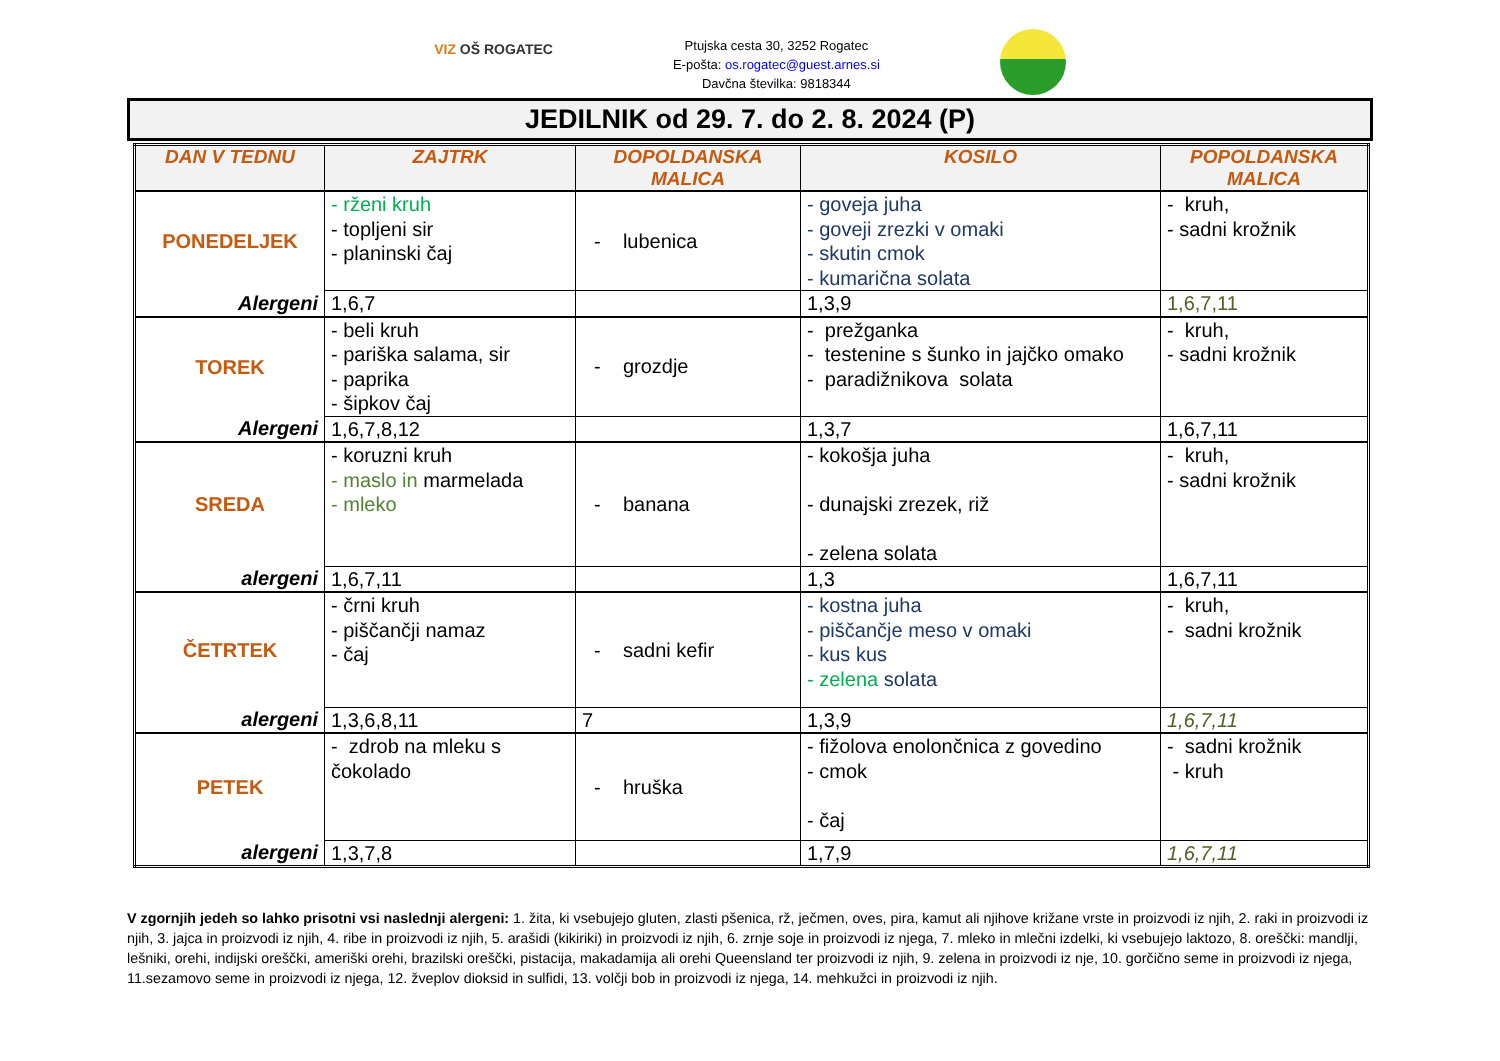VIZ OŠ ROGATEC
Ptujska cesta 30, 3252 Rogatec
E-pošta: os.rogatec@guest.arnes.si
Davčna številka: 9818344
JEDILNIK od 29. 7. do 2. 8. 2024 (P)
| DAN V TEDNU | ZAJTRK | DOPOLDANSKA MALICA | KOSILO | POPOLDANSKA MALICA |
| --- | --- | --- | --- | --- |
| PONEDELJEK | - rženi kruh - topljeni sir - planinski čaj | - lubenica | - goveja juha - goveji zrezki v omaki - skutin cmok - kumarična solata | - kruh, - sadni krožnik |
| Alergeni | 1,6,7 | | 1,3,9 | 1,6,7,11 |
| TOREK | - beli kruh - pariška salama, sir - paprika - šipkov čaj | - grozdje | - prežganka - testenine s šunko in jajčko omako - paradižnikova solata | - kruh, - sadni krožnik |
| Alergeni | 1,6,7,8,12 | | 1,3,7 | 1,6,7,11 |
| SREDA | - koruzni kruh - maslo in marmelada - mleko | - banana | - kokošja juha - dunajski zrezek, riž - zelena solata | - kruh, - sadni krožnik |
| alergeni | 1,6,7,11 | | 1,3 | 1,6,7,11 |
| ČETRTEK | - črni kruh - piščančji namaz - čaj | - sadni kefir | - kostna juha - piščančje meso v omaki - kus kus - zelena solata | - kruh, - sadni krožnik |
| alergeni | 1,3,6,8,11 | 7 | 1,3,9 | 1,6,7,11 |
| PETEK | - zdrob na mleku s čokolado | - hruška | - fižolova enolončnica z govedino - cmok - čaj | - sadni krožnik - kruh |
| alergeni | 1,3,7,8 | | 1,7,9 | 1,6,7,11 |
V zgornjih jedeh so lahko prisotni vsi naslednji alergeni: 1. žita, ki vsebujejo gluten, zlasti pšenica, rž, ječmen, oves, pira, kamut ali njihove križane vrste in proizvodi iz njih, 2. raki in proizvodi iz njih, 3. jajca in proizvodi iz njih, 4. ribe in proizvodi iz njih, 5. arašidi (kikiriki) in proizvodi iz njih, 6. zrnje soje in proizvodi iz njega, 7. mleko in mlečni izdelki, ki vsebujejo laktozo, 8. oreščki: mandlji, lešniki, orehi, indijski oreščki, ameriški orehi, brazilski oreščki, pistacija, makadamija ali orehi Queensland ter proizvodi iz njih, 9. zelena in proizvodi iz nje, 10. gorčično seme in proizvodi iz njega, 11.sezamovo seme in proizvodi iz njega, 12. žveplov dioksid in sulfidi, 13. volčji bob in proizvodi iz njega, 14. mehkužci in proizvodi iz njih.